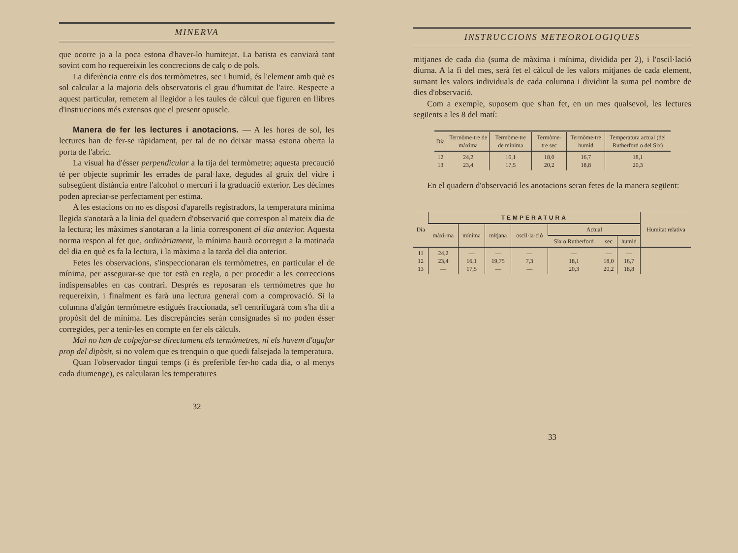MINERVA
que ocorre ja a la poca estona d'haver-lo humitejat. La batista es canviarà tant sovint com ho requereixin les concrecions de calç o de pols.
La diferència entre els dos termòmetres, sec i humid, és l'element amb què es sol calcular a la majoria dels observatoris el grau d'humitat de l'aire. Respecte a aquest particular, remetem al llegidor a les taules de càlcul que figuren en llibres d'instruccions més extensos que el present opuscle.
Manera de fer les lectures i anotacions. — A les hores de sol, les lectures han de fer-se ràpidament, per tal de no deixar massa estona oberta la porta de l'abric.
La visual ha d'ésser perpendicular a la tija del termòmetre; aquesta precaució té per objecte suprimir les errades de paral·laxe, degudes al gruix del vidre i subsegüent distància entre l'alcohol o mercuri i la graduació exterior. Les dècimes poden apreciar-se perfectament per estima.
A les estacions on no es disposi d'aparells registradors, la temperatura mínima llegida s'anotarà a la linia del quadern d'observació que correspon al mateix dia de la lectura; les màximes s'anotaran a la linia corresponent al dia anterior. Aquesta norma respon al fet que, ordinàriament, la mínima haurà ocorregut a la matinada del dia en què es fa la lectura, i la màxima a la tarda del dia anterior.
Fetes les observacions, s'inspeccionaran els termòmetres, en particular el de mínima, per assegurar-se que tot està en regla, o per procedir a les correccions indispensables en cas contrari. Després es reposaran els termòmetres que ho requereixin, i finalment es farà una lectura general com a comprovació. Si la columna d'algún termòmetre estigués fraccionada, se'l centrifugarà com s'ha dit a propòsit del de mínima. Les discrepàncies seràn consignades si no poden ésser corregides, per a tenir-les en compte en fer els càlculs.
Mai no han de colpejar-se directament els termòmetres, ni els havem d'agafar prop del dipòsit, si no volem que es trenquin o que quedi falsejada la temperatura.
Quan l'observador tingui temps (i és preferible fer-ho cada dia, o al menys cada diumenge), es calcularan les temperatures
32
INSTRUCCIONS METEOROLOGIQUES
mitjanes de cada dia (suma de màxima i mínima, dividida per 2), i l'oscil·lació diurna. A la fi del mes, serà fet el càlcul de les valors mitjanes de cada element, sumant les valors individuals de cada columna i dividint la suma pel nombre de dies d'observació.
Com a exemple, suposem que s'han fet, en un mes qualsevol, les lectures següents a les 8 del matí:
| Dia | Termòme-tre de màxima | Termòme-tre de mínima | Termòme-tre sec | Termòme-tre humid | Temperatura actual (del Rutherford o del Six) |
| --- | --- | --- | --- | --- | --- |
| 12 13 | 24,2 23,4 | 16,1 17,5 | 18,0 20,2 | 16,7 18,8 | 18,1 20,3 |
En el quadern d'observació les anotacions seran fetes de la manera següent:
| Dia | TEMPERATURA | | | | | | | Humitat relativa |
| --- | --- | --- | --- | --- | --- | --- | --- | --- |
| | màxi-ma | mínima | mitjana | oscil·la-ció | Actual | | | |
| | | | | | Six o Rutherford | sec | humid | |
| 11 12 13 | 24,2 23,4 — | — 16,1 17,5 | — 19,75 — | — 7,3 — | — 18,1 20,3 | — 18,0 20,2 | — 16,7 18,8 | |
33